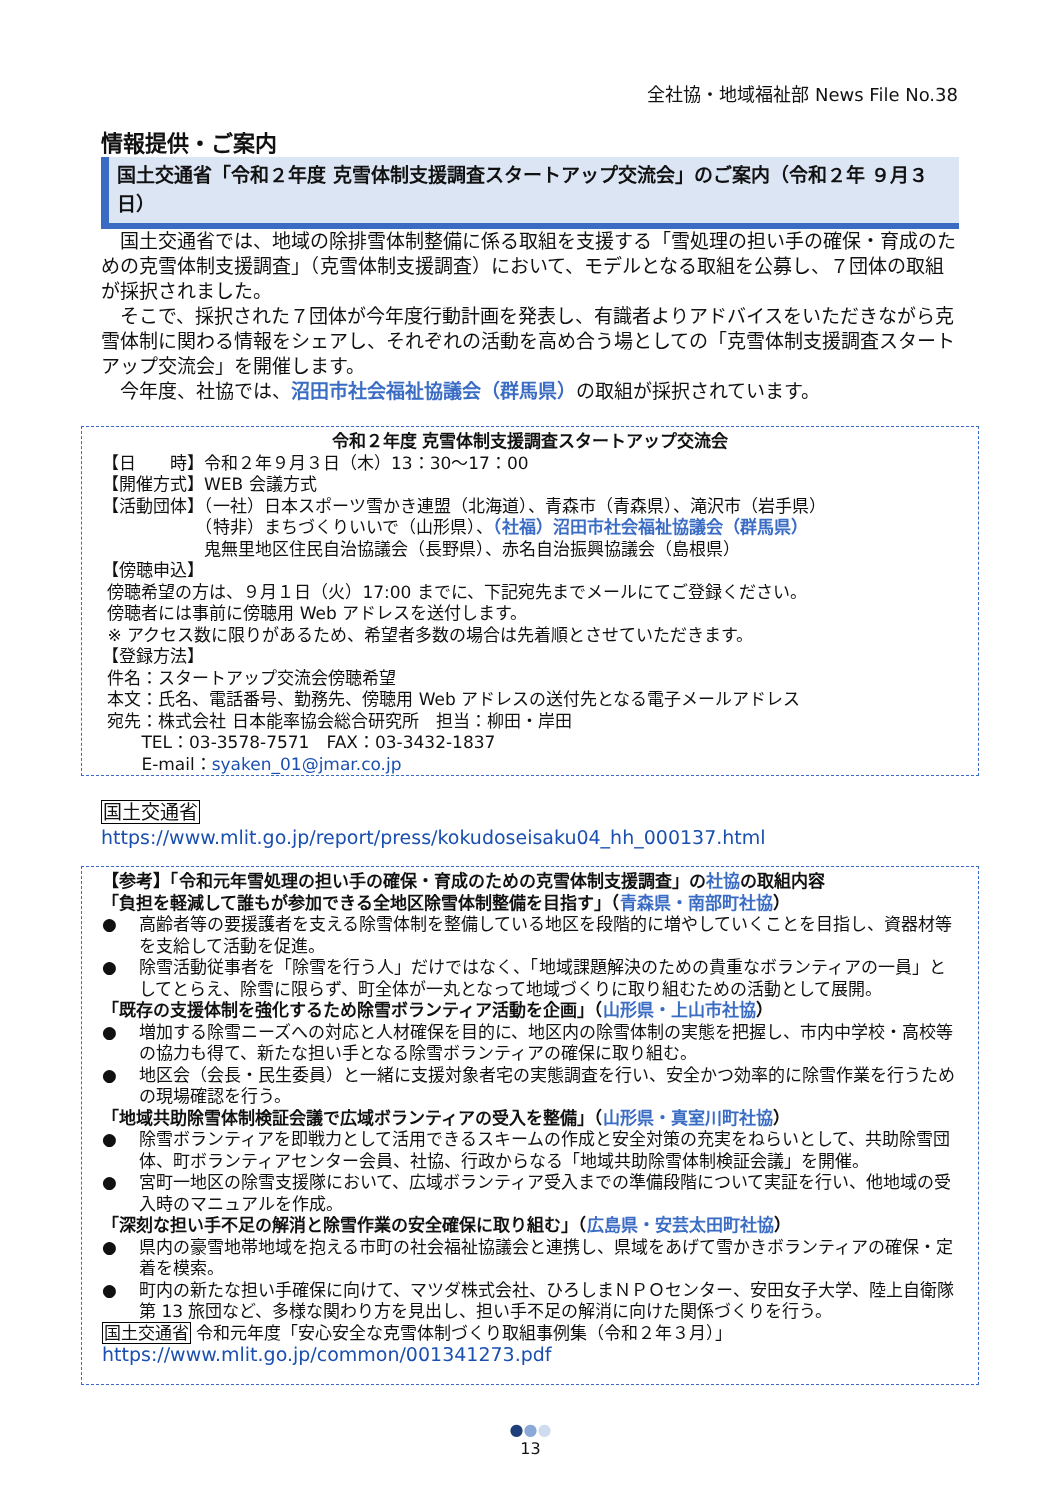全社協・地域福祉部 News File No.38
情報提供・ご案内
国土交通省「令和２年度 克雪体制支援調査スタートアップ交流会」のご案内（令和２年 ９月３日）
　国土交通省では、地域の除排雪体制整備に係る取組を支援する「雪処理の担い手の確保・育成のための克雪体制支援調査」（克雪体制支援調査）において、モデルとなる取組を公募し、７団体の取組が採択されました。
　そこで、採択された７団体が今年度行動計画を発表し、有識者よりアドバイスをいただきながら克雪体制に関わる情報をシェアし、それぞれの活動を高め合う場としての「克雪体制支援調査スタートアップ交流会」を開催します。
　今年度、社協では、沼田市社会福祉協議会（群馬県）の取組が採択されています。
令和２年度 克雪体制支援調査スタートアップ交流会
【日　　時】令和２年９月３日（木）13：30～17：00
【開催方式】WEB 会議方式
【活動団体】（一社）日本スポーツ雪かき連盟（北海道）、青森市（青森県）、滝沢市（岩手県）
　　　　　　（特非）まちづくりいいで（山形県）、（社福）沼田市社会福祉協議会（群馬県）
　　　　　　鬼無里地区住民自治協議会（長野県）、赤名自治振興協議会（島根県）
【傍聴申込】
傍聴希望の方は、９月１日（火）17:00 までに、下記宛先までメールにてご登録ください。
傍聴者には事前に傍聴用 Web アドレスを送付します。
※ アクセス数に限りがあるため、希望者多数の場合は先着順とさせていただきます。
【登録方法】
件名：スタートアップ交流会傍聴希望
本文：氏名、電話番号、勤務先、傍聴用 Web アドレスの送付先となる電子メールアドレス
宛先：株式会社 日本能率協会総合研究所　担当：柳田・岸田
　　 TEL：03-3578-7571　FAX：03-3432-1837
　　 E-mail：syaken_01@jmar.co.jp
国土交通省
https://www.mlit.go.jp/report/press/kokudoseisaku04_hh_000137.html
【参考】「令和元年雪処理の担い手の確保・育成のための克雪体制支援調査」の社協の取組内容
「負担を軽減して誰もが参加できる全地区除雪体制整備を目指す」（青森県・南部町社協）
● 高齢者等の要援護者を支える除雪体制を整備している地区を段階的に増やしていくことを目指し、資器材等を支給して活動を促進。
● 除雪活動従事者を「除雪を行う人」だけではなく、「地域課題解決のための貴重なボランティアの一員」としてとらえ、除雪に限らず、町全体が一丸となって地域づくりに取り組むための活動として展開。
「既存の支援体制を強化するため除雪ボランティア活動を企画」（山形県・上山市社協）
● 増加する除雪ニーズへの対応と人材確保を目的に、地区内の除雪体制の実態を把握し、市内中学校・高校等の協力も得て、新たな担い手となる除雪ボランティアの確保に取り組む。
● 地区会（会長・民生委員）と一緒に支援対象者宅の実態調査を行い、安全かつ効率的に除雪作業を行うための現場確認を行う。
「地域共助除雪体制検証会議で広域ボランティアの受入を整備」（山形県・真室川町社協）
● 除雪ボランティアを即戦力として活用できるスキームの作成と安全対策の充実をねらいとして、共助除雪団体、町ボランティアセンター会員、社協、行政からなる「地域共助除雪体制検証会議」を開催。
● 宮町一地区の除雪支援隊において、広域ボランティア受入までの準備段階について実証を行い、他地域の受入時のマニュアルを作成。
「深刻な担い手不足の解消と除雪作業の安全確保に取り組む」（広島県・安芸太田町社協）
● 県内の豪雪地帯地域を抱える市町の社会福祉協議会と連携し、県域をあげて雪かきボランティアの確保・定着を模索。
● 町内の新たな担い手確保に向けて、マツダ株式会社、ひろしまＮＰＯセンター、安田女子大学、陸上自衛隊第 13 旅団など、多様な関わり方を見出し、担い手不足の解消に向けた関係づくりを行う。
国土交通省 令和元年度「安心安全な克雪体制づくり取組事例集（令和２年３月）」
https://www.mlit.go.jp/common/001341273.pdf
●●●
13